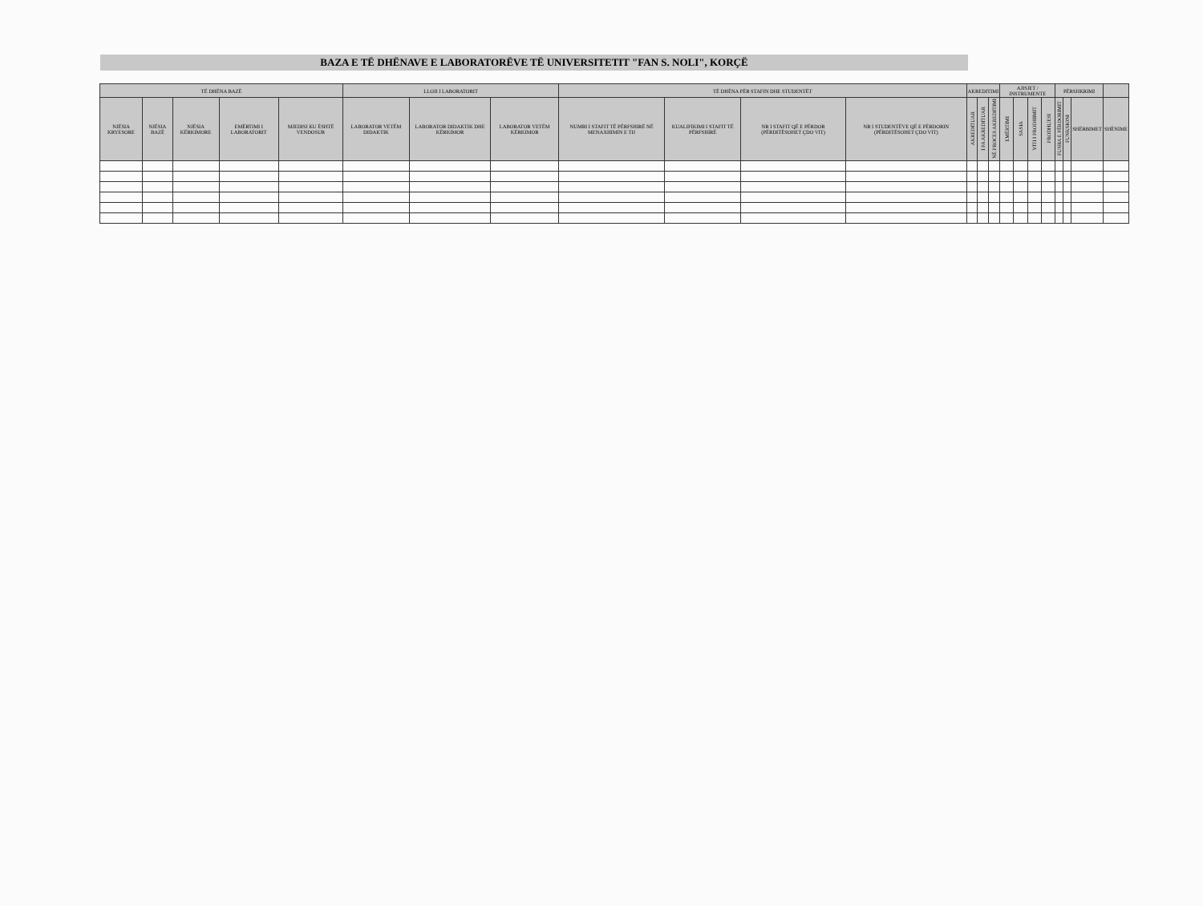BAZA E TË DHËNAVE E LABORATORËVE TË UNIVERSITETIT "FAN S. NOLI", KORÇË
| TË DHËNA BAZË | | | | | LLOJI I LABORATORIT | | | TË DHËNA PËR STAFIN DHE STUDENTËT | | | | AKREDITIMI | | | AJISJET / INSTRUMENTE | | | | PËRSHKRIMI | | | |
| --- | --- | --- | --- | --- | --- | --- | --- | --- | --- | --- | --- | --- | --- | --- | --- | --- | --- | --- | --- | --- | --- | --- |
| NJËSIA KRYESORE | NJËSIA BAZË | NJËSIA KËRKIMORE | EMËRTIMI I LABORATORIT | MJEDISI KU ËSHTË VENDOSUR | LABORATOR VETËM DIDAKTIK | LABORATOR DIDAKTIK DHE KËRKIMOR | LABORATOR VETËM KËRKIMOR | NUMRI I STAFIT TË PËRFSHIRË NË MENAXHIMIN E TIJ | KUALIFIKIMI I STAFIT TË PËRFSHIRË | NR I STAFIT QË E PËRDOR (PËRDITËSOHET ÇDO VIT) | NR I STUDENTËVE QË E PËRDORIN (PËRDITËSOHET ÇDO VIT) | AKREDITUAR | I PA AKREDITUAR | NË PROCES AKREDITIMI | EMËRTIMI | SASIA | VITI I PRODHIMIT | PRODHUESI | FUSHA E PËRDORIMIT | FUNKSIONI | SHËRBIMET | SHËNIME |